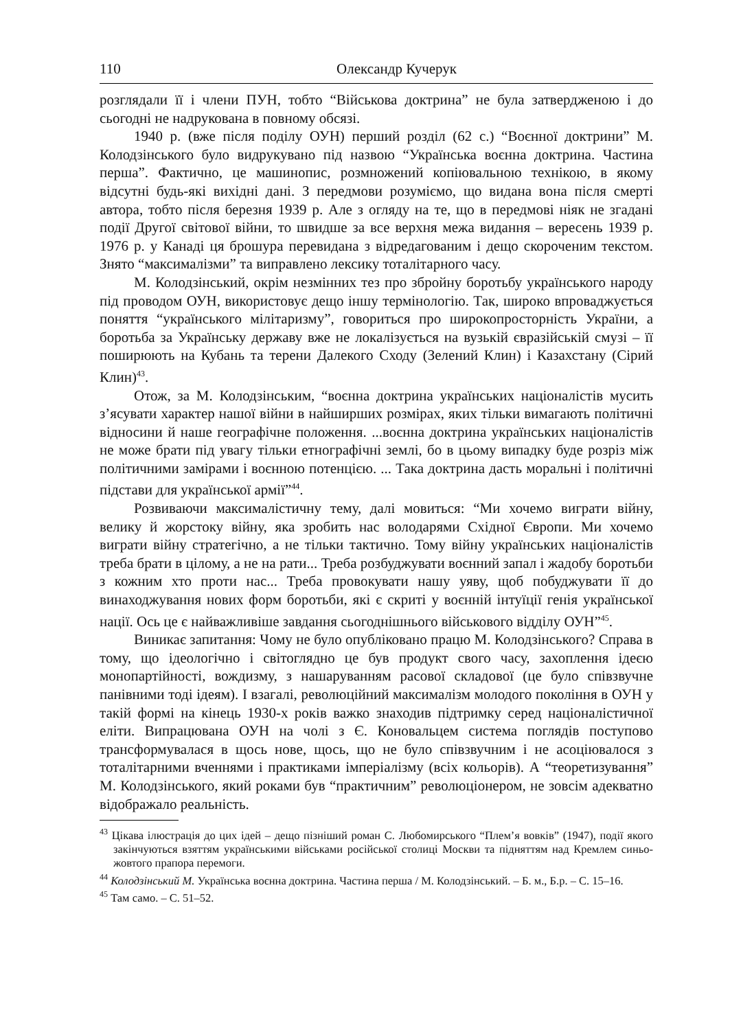110 Олександр Кучерук
розглядали її і члени ПУН, тобто “Військова доктрина” не була затвердженою і до сьогодні не надрукована в повному обсязі.
1940 р. (вже після поділу ОУН) перший розділ (62 с.) “Воєнної доктрини” М. Колодзінського було видрукувано під назвою “Українська воєнна доктрина. Частина перша”. Фактично, це машинопис, розмножений копіювальною технікою, в якому відсутні будь-які вихідні дані. З передмови розуміємо, що видана вона після смерті автора, тобто після березня 1939 р. Але з огляду на те, що в передмові ніяк не згадані події Другої світової війни, то швидше за все верхня межа видання – вересень 1939 р. 1976 р. у Канаді ця брошура перевидана з відредагованим і дещо скороченим текстом. Знято “максималізми” та виправлено лексику тоталітарного часу.
М. Колодзінський, окрім незмінних тез про збройну боротьбу українського народу під проводом ОУН, використовує дещо іншу термінологію. Так, широко впроваджується поняття “українського мілітаризму”, говориться про широкопросторність України, а боротьба за Українську державу вже не локалізується на вузькій євразійській смузі – її поширюють на Кубань та терени Далекого Сходу (Зелений Клин) і Казахстану (Сірий Клин)<sup>43</sup>.
Отож, за М. Колодзінським, “воєнна доктрина українських націоналістів мусить з’ясувати характер нашої війни в найширших розмірах, яких тільки вимагають політичні відносини й наше географічне положення. ...воєнна доктрина українських націоналістів не може брати під увагу тільки етнографічні землі, бо в цьому випадку буде розріз між політичними замірами і воєнною потенцією. ... Така доктрина дасть моральні і політичні підстави для української армії”<sup>44</sup>.
Розвиваючи максималістичну тему, далі мовиться: “Ми хочемо виграти війну, велику й жорстоку війну, яка зробить нас володарями Східної Європи. Ми хочемо виграти війну стратегічно, а не тільки тактично. Тому війну українських націоналістів треба брати в цілому, а не на рати... Треба розбуджувати воєнний запал і жадобу боротьби з кожним хто проти нас... Треба провокувати нашу уяву, щоб побуджувати її до винаходжування нових форм боротьби, які є скриті у воєнній інтуїції генія української нації. Ось це є найважливіше завдання сьогоднішнього військового відділу ОУН”<sup>45</sup>.
Виникає запитання: Чому не було опубліковано працю М. Колодзінського? Справа в тому, що ідеологічно і світоглядно це був продукт свого часу, захоплення ідеєю монопартійності, вождизму, з нашаруванням расової складової (це було співзвучне панівними тоді ідеям). І взагалі, революційний максималізм молодого покоління в ОУН у такій формі на кінець 1930-х років важко знаходив підтримку серед націоналістичної еліти. Випрацювана ОУН на чолі з Є. Коновальцем система поглядів поступово трансформувалася в щось нове, щось, що не було співзвучним і не асоціювалося з тоталітарними вченнями і практиками імперіалізму (всіх кольорів). А “теоретизування” М. Колодзінського, який роками був “практичним” революціонером, не зовсім адекватно відображало реальність.
<sup>43</sup> Цікава ілюстрація до цих ідей – дещо пізніший роман С. Любомирського “Плем’я вовків” (1947), події якого закінчуються взяттям українськими військами російської столиці Москви та підняттям над Кремлем синьо-жовтого прапора перемоги.
<sup>44</sup> Колодзінський М. Українська воєнна доктрина. Частина перша / М. Колодзінський. – Б. м., Б.р. – С. 15–16.
<sup>45</sup> Там само. – С. 51–52.